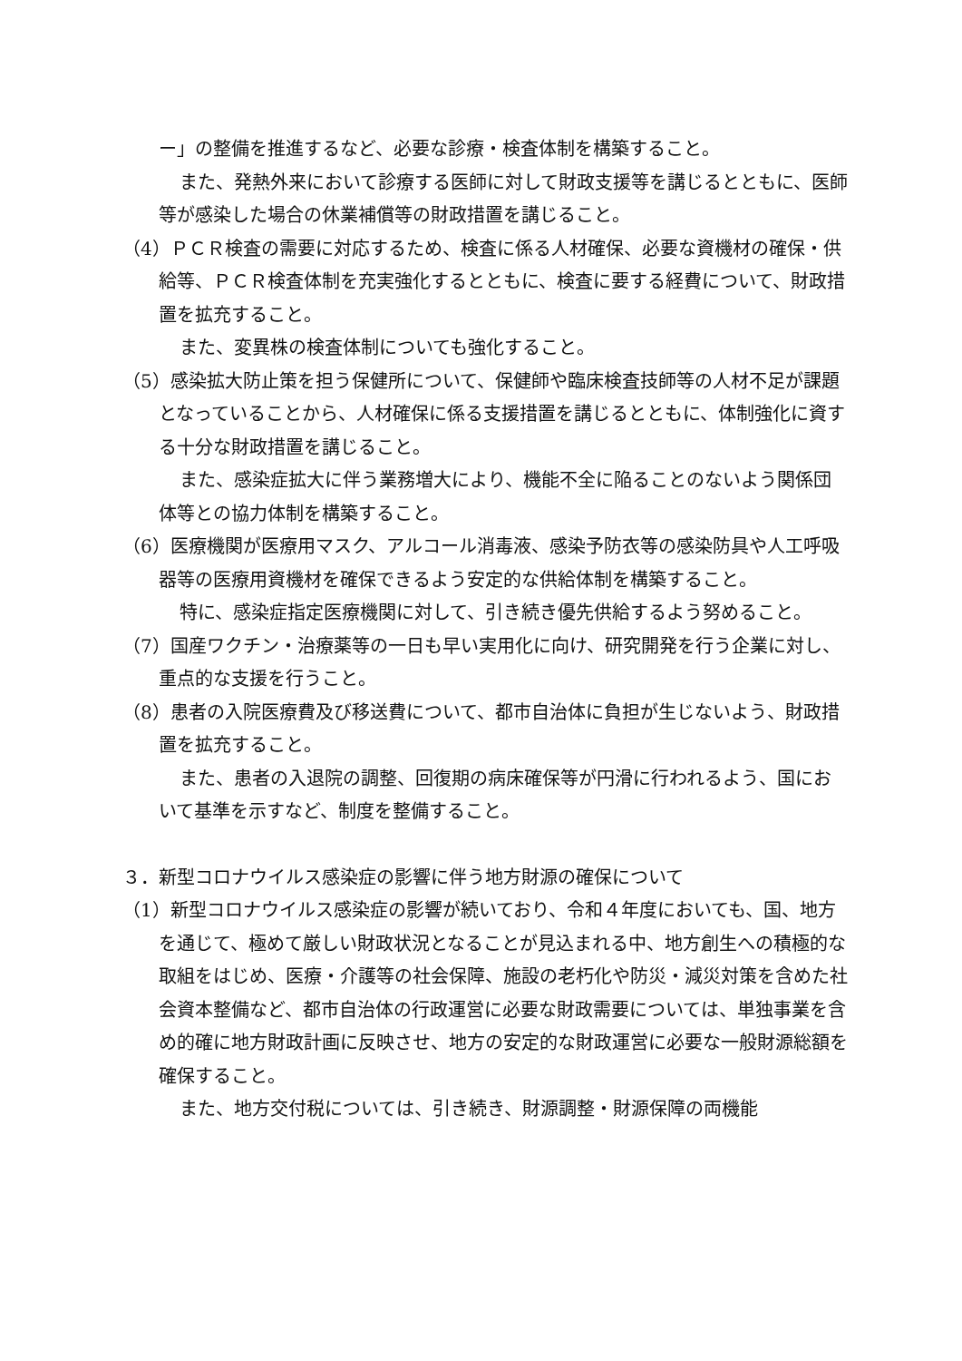ー」の整備を推進するなど、必要な診療・検査体制を構築すること。
また、発熱外来において診療する医師に対して財政支援等を講じるとともに、医師等が感染した場合の休業補償等の財政措置を講じること。
（4）ＰＣＲ検査の需要に対応するため、検査に係る人材確保、必要な資機材の確保・供給等、ＰＣＲ検査体制を充実強化するとともに、検査に要する経費について、財政措置を拡充すること。
また、変異株の検査体制についても強化すること。
（5）感染拡大防止策を担う保健所について、保健師や臨床検査技師等の人材不足が課題となっていることから、人材確保に係る支援措置を講じるとともに、体制強化に資する十分な財政措置を講じること。
また、感染症拡大に伴う業務増大により、機能不全に陥ることのないよう関係団体等との協力体制を構築すること。
（6）医療機関が医療用マスク、アルコール消毒液、感染予防衣等の感染防具や人工呼吸器等の医療用資機材を確保できるよう安定的な供給体制を構築すること。
特に、感染症指定医療機関に対して、引き続き優先供給するよう努めること。
（7）国産ワクチン・治療薬等の一日も早い実用化に向け、研究開発を行う企業に対し、重点的な支援を行うこと。
（8）患者の入院医療費及び移送費について、都市自治体に負担が生じないよう、財政措置を拡充すること。
また、患者の入退院の調整、回復期の病床確保等が円滑に行われるよう、国において基準を示すなど、制度を整備すること。
３．新型コロナウイルス感染症の影響に伴う地方財源の確保について
（1）新型コロナウイルス感染症の影響が続いており、令和４年度においても、国、地方を通じて、極めて厳しい財政状況となることが見込まれる中、地方創生への積極的な取組をはじめ、医療・介護等の社会保障、施設の老朽化や防災・減災対策を含めた社会資本整備など、都市自治体の行政運営に必要な財政需要については、単独事業を含め的確に地方財政計画に反映させ、地方の安定的な財政運営に必要な一般財源総額を確保すること。
また、地方交付税については、引き続き、財源調整・財源保障の両機能